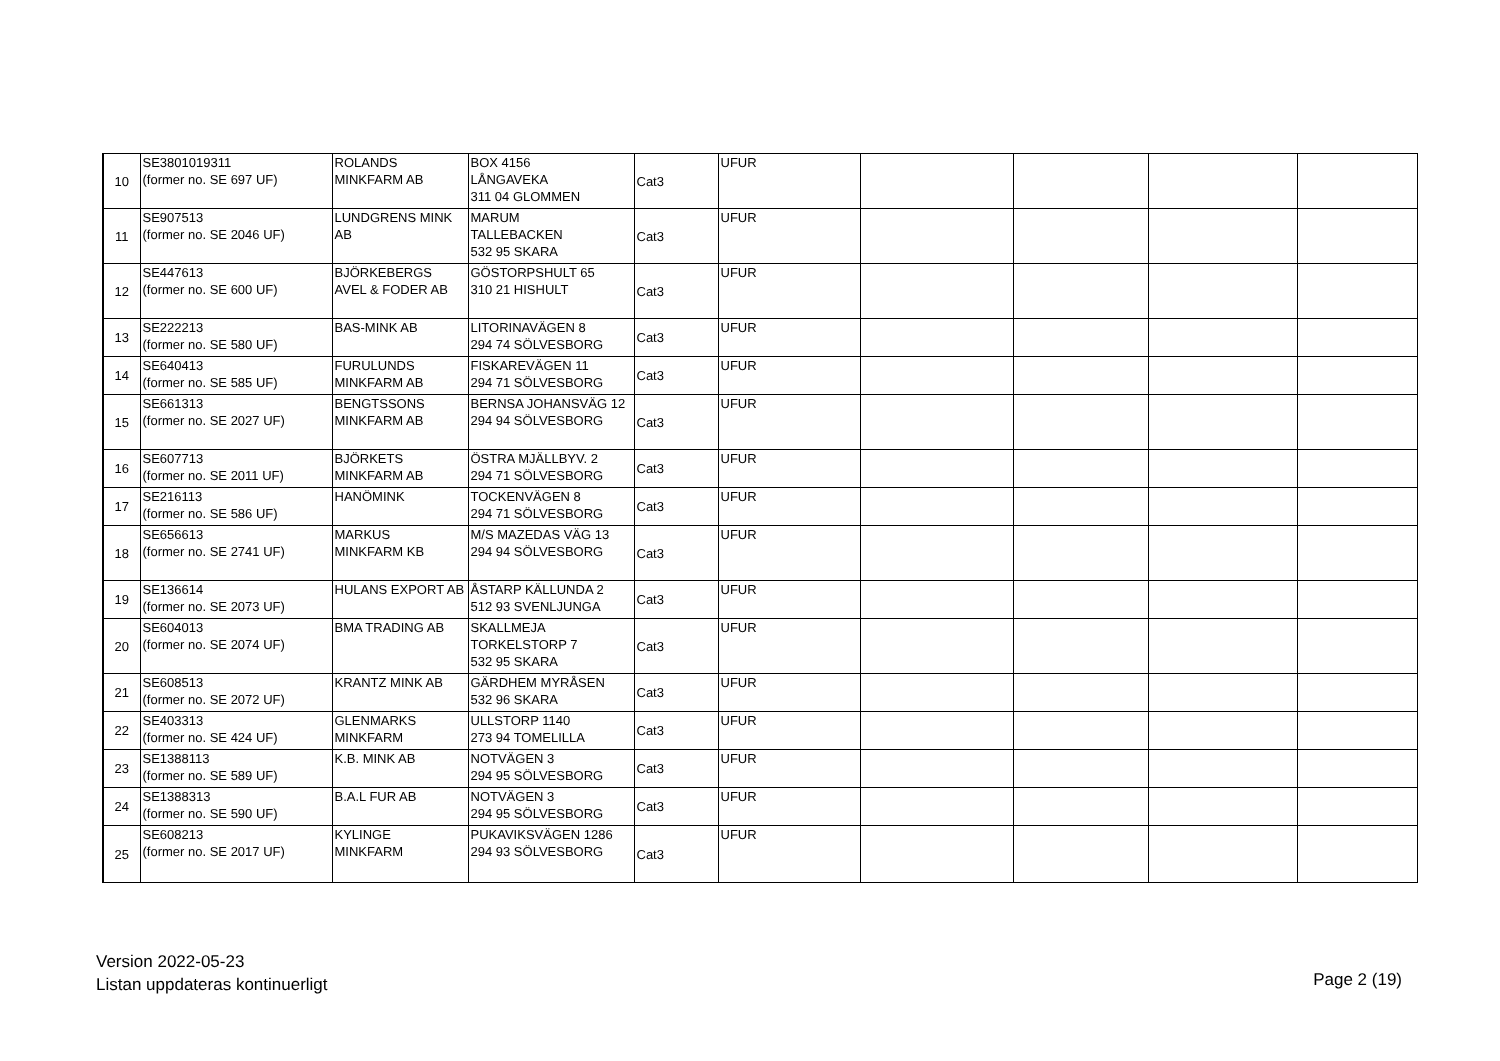| 10 | SE3801019311 (former no. SE 697 UF) | ROLANDS MINKFARM AB | BOX 4156 LÅNGAVEKA 311 04 GLOMMEN | Cat3 | UFUR | | | | |
| 11 | SE907513 (former no. SE 2046 UF) | LUNDGRENS MINK AB | MARUM TALLEBACKEN 532 95 SKARA | Cat3 | UFUR | | | | |
| 12 | SE447613 (former no. SE 600 UF) | BJÖRKEBERGS AVEL & FODER AB | GÖSTORPSHULT 65 310 21 HISHULT | Cat3 | UFUR | | | | |
| 13 | SE222213 (former no. SE 580 UF) | BAS-MINK AB | LITORINAVÄGEN 8 294 74 SÖLVESBORG | Cat3 | UFUR | | | | |
| 14 | SE640413 (former no. SE 585 UF) | FURULUNDS MINKFARM AB | FISKAREVÄGEN 11 294 71 SÖLVESBORG | Cat3 | UFUR | | | | |
| 15 | SE661313 (former no. SE 2027 UF) | BENGTSSONS MINKFARM AB | BERNSA JOHANSVÄG 12 294 94 SÖLVESBORG | Cat3 | UFUR | | | | |
| 16 | SE607713 (former no. SE 2011 UF) | BJÖRKETS MINKFARM AB | ÖSTRA MJÄLLBYV. 2 294 71 SÖLVESBORG | Cat3 | UFUR | | | | |
| 17 | SE216113 (former no. SE 586 UF) | HANÖMINK | TOCKENVÄGEN 8 294 71 SÖLVESBORG | Cat3 | UFUR | | | | |
| 18 | SE656613 (former no. SE 2741 UF) | MARKUS MINKFARM KB | M/S MAZEDAS VÄG 13 294 94 SÖLVESBORG | Cat3 | UFUR | | | | |
| 19 | SE136614 (former no. SE 2073 UF) | HULANS EXPORT AB | ÅSTARP KÄLLUNDA 2 512 93 SVENLJUNGA | Cat3 | UFUR | | | | |
| 20 | SE604013 (former no. SE 2074 UF) | BMA TRADING AB | SKALLMEJA TORKELSTORP 7 532 95 SKARA | Cat3 | UFUR | | | | |
| 21 | SE608513 (former no. SE 2072 UF) | KRANTZ MINK AB | GÄRDHEM MYRÅSEN 532 96 SKARA | Cat3 | UFUR | | | | |
| 22 | SE403313 (former no. SE 424 UF) | GLENMARKS MINKFARM | ULLSTORP 1140 273 94 TOMELILLA | Cat3 | UFUR | | | | |
| 23 | SE1388113 (former no. SE 589 UF) | K.B. MINK AB | NOTVÄGEN 3 294 95 SÖLVESBORG | Cat3 | UFUR | | | | |
| 24 | SE1388313 (former no. SE 590 UF) | B.A.L FUR AB | NOTVÄGEN 3 294 95 SÖLVESBORG | Cat3 | UFUR | | | | |
| 25 | SE608213 (former no. SE 2017 UF) | KYLINGE MINKFARM | PUKAVIKSVÄGEN 1286 294 93 SÖLVESBORG | Cat3 | UFUR | | | | |
Version 2022-05-23
Listan uppdateras kontinuerligt
Page 2 (19)